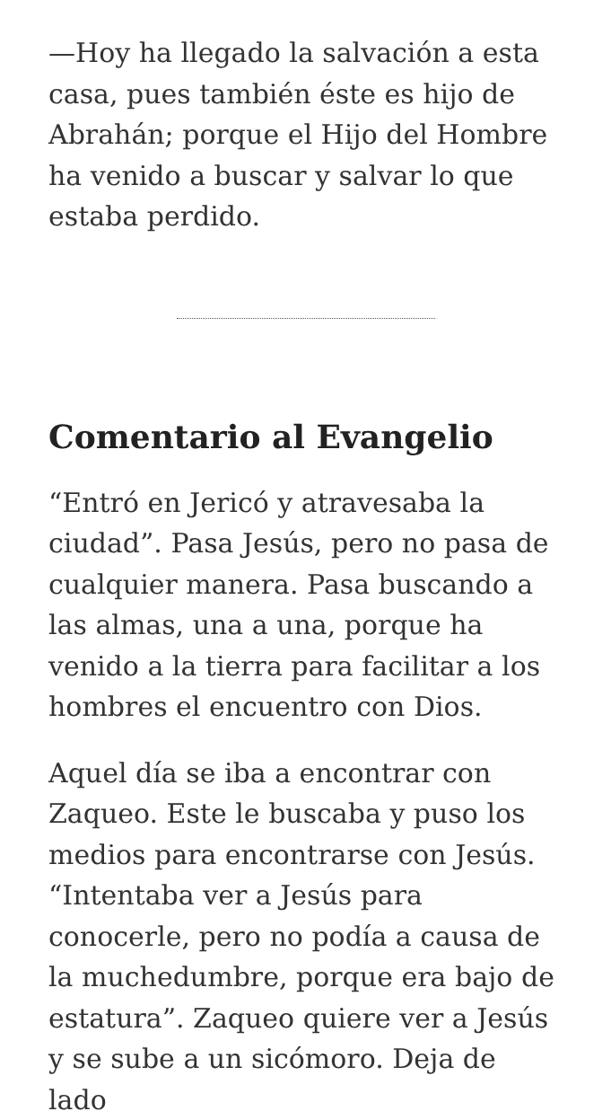—Hoy ha llegado la salvación a esta casa, pues también éste es hijo de Abrahán; porque el Hijo del Hombre ha venido a buscar y salvar lo que estaba perdido.
Comentario al Evangelio
“Entró en Jericó y atravesaba la ciudad”. Pasa Jesús, pero no pasa de cualquier manera. Pasa buscando a las almas, una a una, porque ha venido a la tierra para facilitar a los hombres el encuentro con Dios.
Aquel día se iba a encontrar con Zaqueo. Este le buscaba y puso los medios para encontrarse con Jesús. “Intentaba ver a Jesús para conocerle, pero no podía a causa de la muchedumbre, porque era bajo de estatura”. Zaqueo quiere ver a Jesús y se sube a un sicómoro. Deja de lado